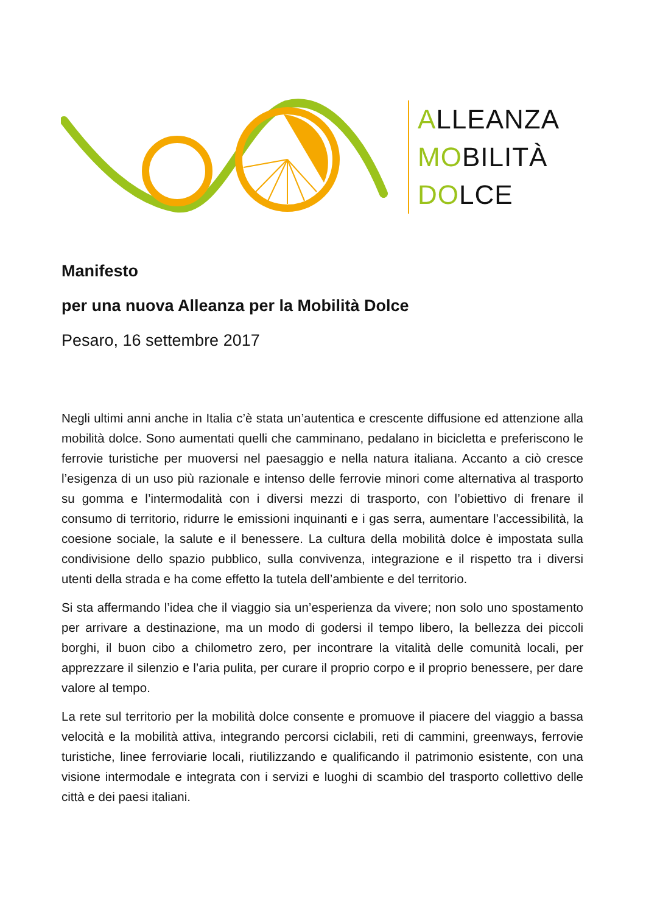ALLEANZA
MOBILITÀ
DOLCE
Manifesto
per una nuova Alleanza per la Mobilità Dolce
Pesaro, 16 settembre 2017
Negli ultimi anni anche in Italia c’è stata un’autentica e crescente diffusione ed attenzione alla mobilità dolce. Sono aumentati quelli che camminano, pedalano in bicicletta e preferiscono le ferrovie turistiche per muoversi nel paesaggio e nella natura italiana. Accanto a ciò cresce l’esigenza di un uso più razionale e intenso delle ferrovie minori come alternativa al trasporto su gomma e l’intermodalità con i diversi mezzi di trasporto, con l’obiettivo di frenare il consumo di territorio, ridurre le emissioni inquinanti e i gas serra, aumentare l’accessibilità, la coesione sociale, la salute e il benessere. La cultura della mobilità dolce è impostata sulla condivisione dello spazio pubblico, sulla convivenza, integrazione e il rispetto tra i diversi utenti della strada e ha come effetto la tutela dell’ambiente e del territorio.
Si sta affermando l’idea che il viaggio sia un’esperienza da vivere; non solo uno spostamento per arrivare a destinazione, ma un modo di godersi il tempo libero, la bellezza dei piccoli borghi, il buon cibo a chilometro zero, per incontrare la vitalità delle comunità locali, per apprezzare il silenzio e l’aria pulita, per curare il proprio corpo e il proprio benessere, per dare valore al tempo.
La rete sul territorio per la mobilità dolce consente e promuove il piacere del viaggio a bassa velocità e la mobilità attiva, integrando percorsi ciclabili, reti di cammini, greenways, ferrovie turistiche, linee ferroviarie locali, riutilizzando e qualificando il patrimonio esistente, con una visione intermodale e integrata con i servizi e luoghi di scambio del trasporto collettivo delle città e dei paesi italiani.